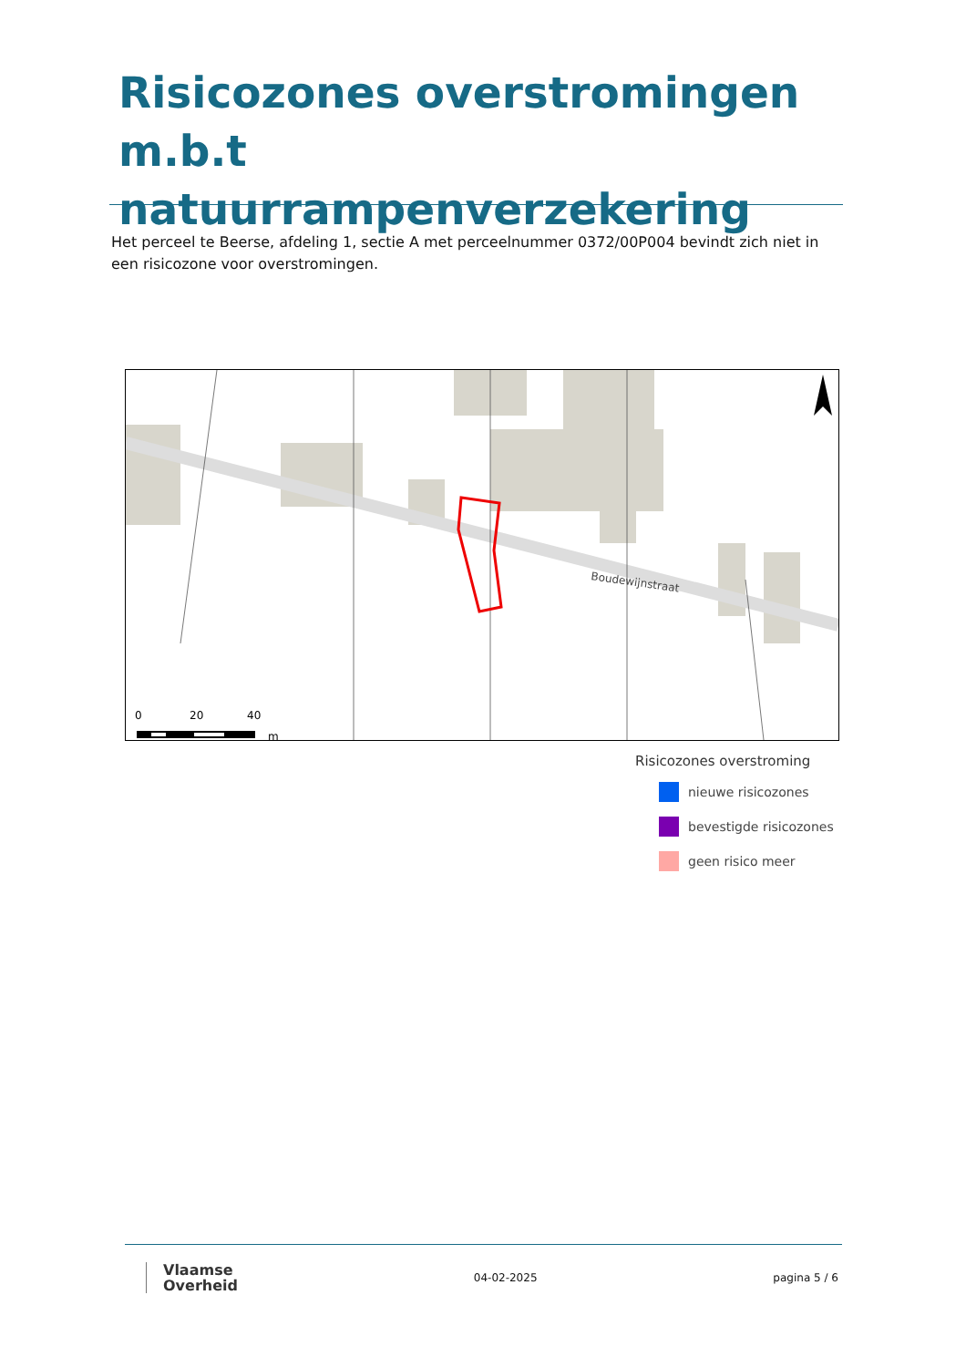Risicozones overstromingen m.b.t natuurrampenverzekering
Het perceel te Beerse, afdeling 1, sectie A met perceelnummer 0372/00P004 bevindt zich niet in een risicozone voor overstromingen.
Boudewijnstraat
0
20
40
m
Risicozones overstroming
nieuwe risicozones
bevestigde risicozones
geen risico meer
Vlaamse
Overheid
04-02-2025 pagina 5 / 6